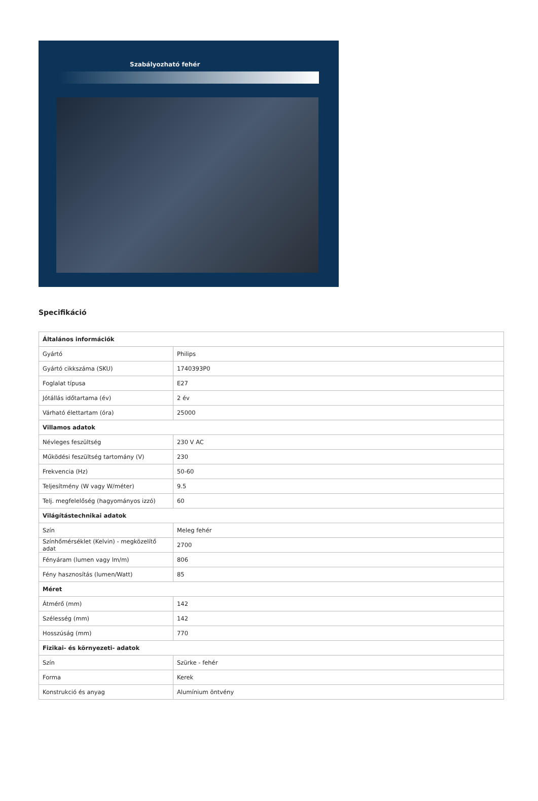Szabályozható fehér
Specifikáció
| Általános információk | |
| Gyártó | Philips |
| Gyártó cikkszáma (SKU) | 1740393P0 |
| Foglalat típusa | E27 |
| Jótállás időtartama (év) | 2 év |
| Várható élettartam (óra) | 25000 |
| Villamos adatok | |
| Névleges feszültség | 230 V AC |
| Működési feszültség tartomány (V) | 230 |
| Frekvencia (Hz) | 50-60 |
| Teljesítmény (W vagy W/méter) | 9.5 |
| Telj. megfelelőség (hagyományos izzó) | 60 |
| Világítástechnikai adatok | |
| Szín | Meleg fehér |
| Színhőmérséklet (Kelvin) - megközelítő adat | 2700 |
| Fényáram (lumen vagy lm/m) | 806 |
| Fény hasznosítás (lumen/Watt) | 85 |
| Méret | |
| Átmérő (mm) | 142 |
| Szélesség (mm) | 142 |
| Hosszúság (mm) | 770 |
| Fizikai- és környezeti- adatok | |
| Szín | Szürke - fehér |
| Forma | Kerek |
| Konstrukció és anyag | Alumínium öntvény |